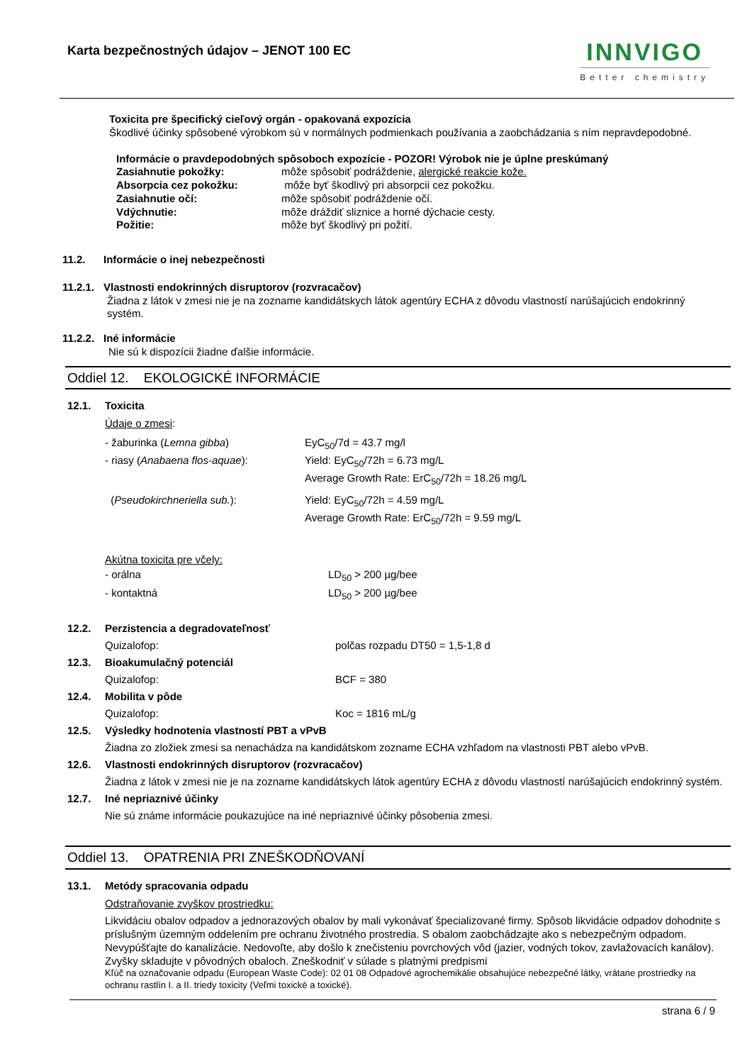Karta bezpečnostných údajov – JENOT 100 EC
INNVIGO
Better chemistry
Toxicita pre špecifický cieľový orgán - opakovaná expozícia
Škodlivé účinky spôsobené výrobkom sú v normálnych podmienkach používania a zaobchádzania s ním nepravdepodobné.
Informácie o pravdepodobných spôsoboch expozície - POZOR! Výrobok nie je úplne preskúmaný
| Zasiahnutie pokožky: | môže spôsobiť podráždenie, alergické reakcie kože. |
| Absorpcia cez pokožku: | môže byť škodlivý pri absorpcii cez pokožku. |
| Zasiahnutie očí: | môže spôsobiť podráždenie očí. |
| Vdýchnutie: | môže dráždiť sliznice a horné dýchacie cesty. |
| Požitie: | môže byť škodlivý pri požití. |
11.2. Informácie o inej nebezpečnosti
11.2.1. Vlastnosti endokrinných disruptorov (rozvracačov)
Žiadna z látok v zmesi nie je na zozname kandidátskych látok agentúry ECHA z dôvodu vlastností narúšajúcich endokrinný systém.
11.2.2. Iné informácie
Nie sú k dispozícii žiadne ďalšie informácie.
Oddiel 12. EKOLOGICKÉ INFORMÁCIE
12.1. Toxicita
Údaje o zmesi:
| - žaburinka ( Lemna gibba ) | EyC<sub>50</sub>/7d = 43.7 mg/l |
| - riasy ( Anabaena flos-aquae ): | Yield: EyC<sub>50</sub>/72h = 6.73 mg/L Average Growth Rate: ErC<sub>50</sub>/72h = 18.26 mg/L |
| ( Pseudokirchneriella sub. ): | Yield: EyC<sub>50</sub>/72h = 4.59 mg/L Average Growth Rate: ErC<sub>50</sub>/72h = 9.59 mg/L |
Akútna toxicita pre včely:
| - orálna | LD<sub>50</sub> > 200 µg/bee |
| - kontaktná | LD<sub>50</sub> > 200 µg/bee |
| 12.2. | Perzistencia a degradovateľnosť | |
| | Quizalofop: | polčas rozpadu DT50 = 1,5-1,8 d |
| 12.3. | Bioakumulačný potenciál | |
| | Quizalofop: | BCF = 380 |
| 12.4. | Mobilita v pôde | |
| | Quizalofop: | Koc = 1816 mL/g |
| 12.5. | Výsledky hodnotenia vlastností PBT a vPvB | |
| | Žiadna zo zložiek zmesi sa nenachádza na kandidátskom zozname ECHA vzhľadom na vlastnosti PBT alebo vPvB. | |
| 12.6. | Vlastnosti endokrinných disruptorov (rozvracačov) | |
| | Žiadna z látok v zmesi nie je na zozname kandidátskych látok agentúry ECHA z dôvodu vlastností narúšajúcich endokrinný systém. | |
| 12.7. | Iné nepriaznivé účinky | |
| | Nie sú známe informácie poukazujúce na iné nepriaznivé účinky pôsobenia zmesi. | |
Oddiel 13. OPATRENIA PRI ZNEŠKODŇOVANÍ
13.1. Metódy spracovania odpadu
Odstraňovanie zvyškov prostriedku:
Likvidáciu obalov odpadov a jednorazových obalov by mali vykonávať špecializované firmy. Spôsob likvidácie odpadov dohodnite s príslušným územným oddelením pre ochranu životného prostredia. S obalom zaobchádzajte ako s nebezpečným odpadom. Nevypúšťajte do kanalizácie. Nedovoľte, aby došlo k znečisteniu povrchových vôd (jazier, vodných tokov, zavlažovacích kanálov). Zvyšky skladujte v pôvodných obaloch. Zneškodniť v súlade s platnými predpismi
Kľúč na označovanie odpadu (European Waste Code): 02 01 08 Odpadové agrochemikálie obsahujúce nebezpečné látky, vrátane prostriedky na ochranu rastlín I. a II. triedy toxicity (Veľmi toxické a toxické).
strana 6 / 9